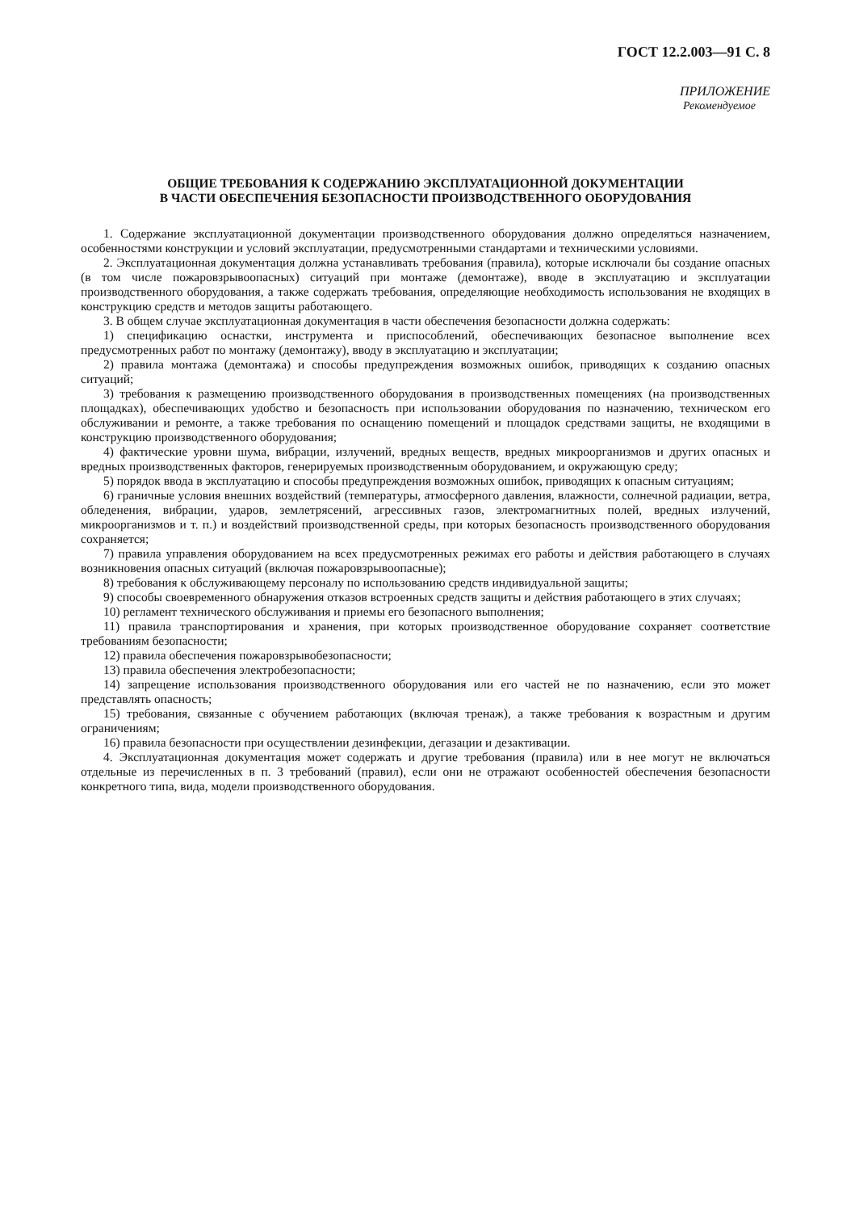ГОСТ 12.2.003—91 С. 8
ПРИЛОЖЕНИЕ
Рекомендуемое
ОБЩИЕ ТРЕБОВАНИЯ К СОДЕРЖАНИЮ ЭКСПЛУАТАЦИОННОЙ ДОКУМЕНТАЦИИ
В ЧАСТИ ОБЕСПЕЧЕНИЯ БЕЗОПАСНОСТИ ПРОИЗВОДСТВЕННОГО ОБОРУДОВАНИЯ
1. Содержание эксплуатационной документации производственного оборудования должно определяться назначением, особенностями конструкции и условий эксплуатации, предусмотренными стандартами и техническими условиями.
2. Эксплуатационная документация должна устанавливать требования (правила), которые исключали бы создание опасных (в том числе пожаровзрывоопасных) ситуаций при монтаже (демонтаже), вводе в эксплуатацию и эксплуатации производственного оборудования, а также содержать требования, определяющие необходимость использования не входящих в конструкцию средств и методов защиты работающего.
3. В общем случае эксплуатационная документация в части обеспечения безопасности должна содержать:
1) спецификацию оснастки, инструмента и приспособлений, обеспечивающих безопасное выполнение всех предусмотренных работ по монтажу (демонтажу), вводу в эксплуатацию и эксплуатации;
2) правила монтажа (демонтажа) и способы предупреждения возможных ошибок, приводящих к созданию опасных ситуаций;
3) требования к размещению производственного оборудования в производственных помещениях (на производственных площадках), обеспечивающих удобство и безопасность при использовании оборудования по назначению, техническом его обслуживании и ремонте, а также требования по оснащению помещений и площадок средствами защиты, не входящими в конструкцию производственного оборудования;
4) фактические уровни шума, вибрации, излучений, вредных веществ, вредных микроорганизмов и других опасных и вредных производственных факторов, генерируемых производственным оборудованием, и окружающую среду;
5) порядок ввода в эксплуатацию и способы предупреждения возможных ошибок, приводящих к опасным ситуациям;
6) граничные условия внешних воздействий (температуры, атмосферного давления, влажности, солнечной радиации, ветра, обледенения, вибрации, ударов, землетрясений, агрессивных газов, электромагнитных полей, вредных излучений, микроорганизмов и т. п.) и воздействий производственной среды, при которых безопасность производственного оборудования сохраняется;
7) правила управления оборудованием на всех предусмотренных режимах его работы и действия работающего в случаях возникновения опасных ситуаций (включая пожаровзрывоопасные);
8) требования к обслуживающему персоналу по использованию средств индивидуальной защиты;
9) способы своевременного обнаружения отказов встроенных средств защиты и действия работающего в этих случаях;
10) регламент технического обслуживания и приемы его безопасного выполнения;
11) правила транспортирования и хранения, при которых производственное оборудование сохраняет соответствие требованиям безопасности;
12) правила обеспечения пожаровзрывобезопасности;
13) правила обеспечения электробезопасности;
14) запрещение использования производственного оборудования или его частей не по назначению, если это может представлять опасность;
15) требования, связанные с обучением работающих (включая тренаж), а также требования к возрастным и другим ограничениям;
16) правила безопасности при осуществлении дезинфекции, дегазации и дезактивации.
4. Эксплуатационная документация может содержать и другие требования (правила) или в нее могут не включаться отдельные из перечисленных в п. 3 требований (правил), если они не отражают особенностей обеспечения безопасности конкретного типа, вида, модели производственного оборудования.